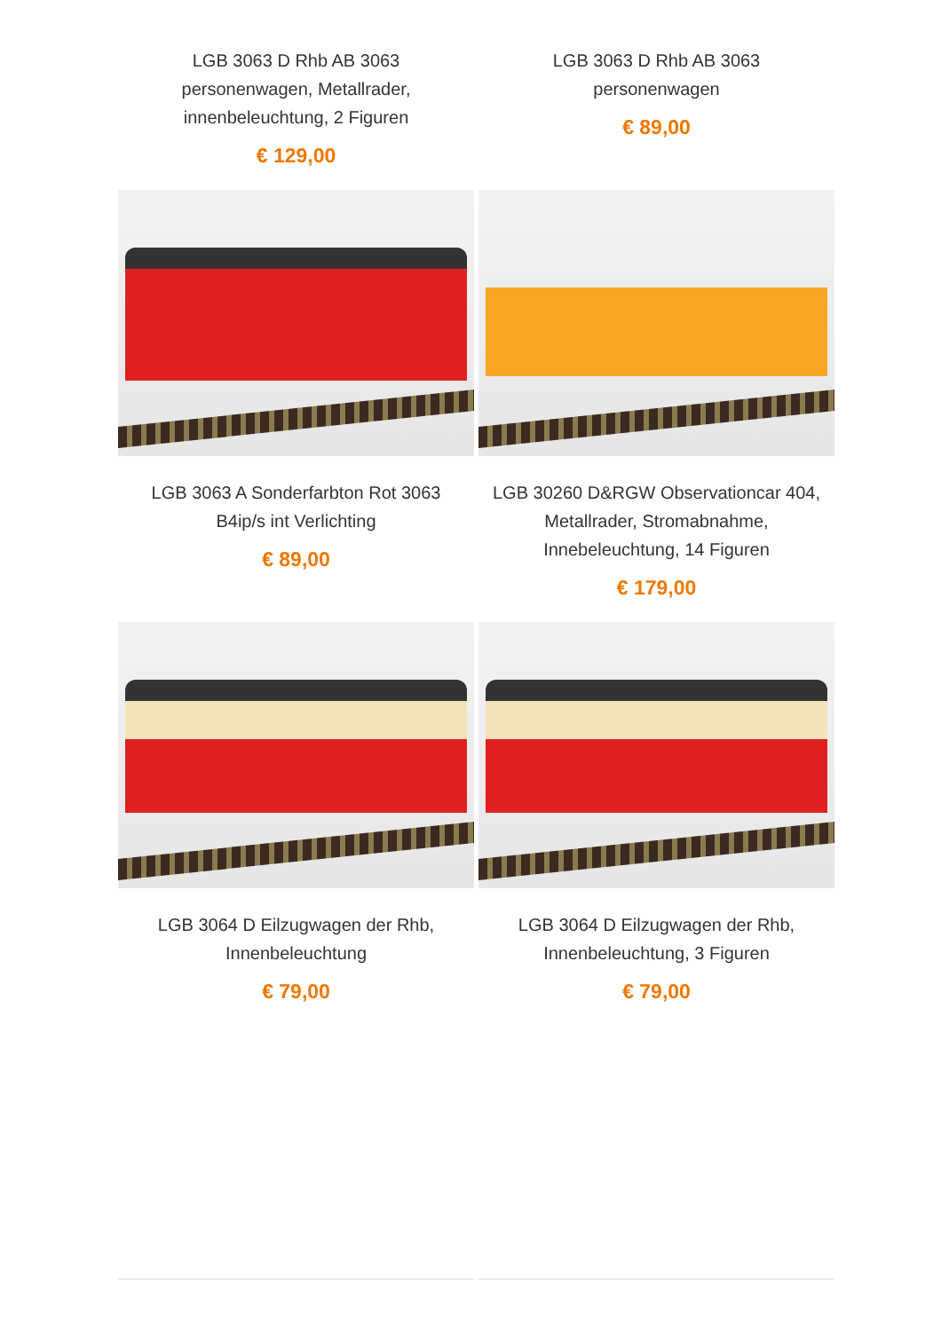LGB 3063 D Rhb AB 3063 personenwagen, Metallrader, innenbeleuchtung, 2 Figuren
€ 129,00
LGB 3063 D Rhb AB 3063 personenwagen
€ 89,00
LGB 3063 A Sonderfarbton Rot 3063 B4ip/s int Verlichting
€ 89,00
LGB 30260 D&RGW Observationcar 404, Metallrader, Stromabnahme, Innebeleuchtung, 14 Figuren
€ 179,00
LGB 3064 D Eilzugwagen der Rhb, Innenbeleuchtung
€ 79,00
LGB 3064 D Eilzugwagen der Rhb, Innenbeleuchtung, 3 Figuren
€ 79,00